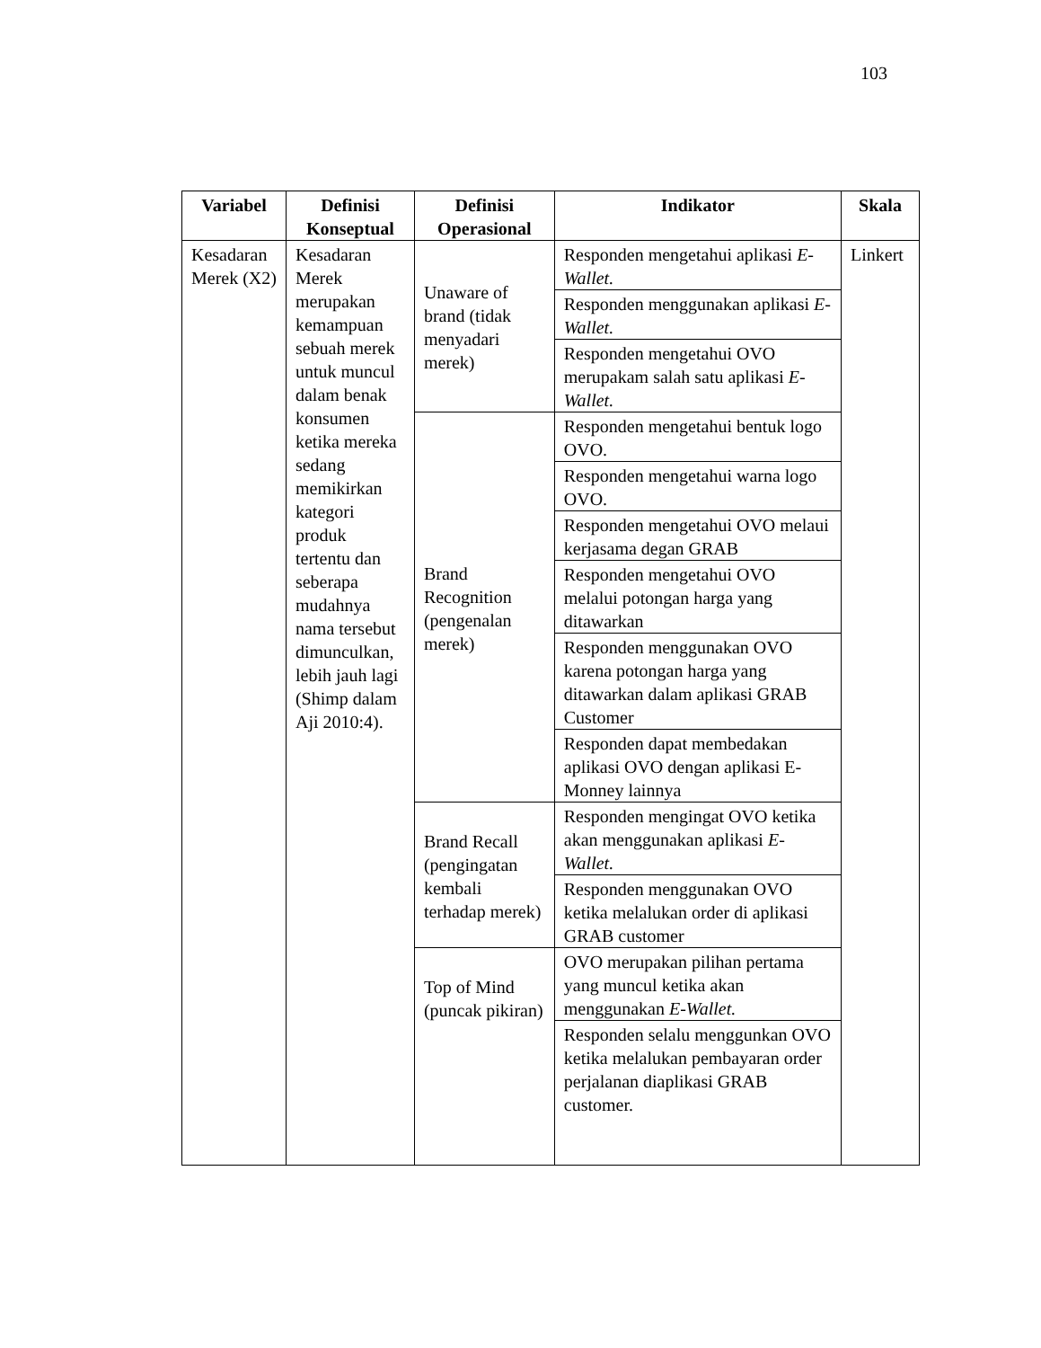103
| Variabel | Definisi Konseptual | Definisi Operasional | Indikator | Skala |
| --- | --- | --- | --- | --- |
| Kesadaran Merek (X2) | Kesadaran Merek merupakan kemampuan sebuah merek untuk muncul dalam benak konsumen ketika mereka sedang memikirkan kategori produk tertentu dan seberapa mudahnya nama tersebut dimunculkan, lebih jauh lagi (Shimp dalam Aji 2010:4). | Unaware of brand (tidak menyadari merek) | Responden mengetahui aplikasi E-Wallet. | Linkert |
| | | | Responden menggunakan aplikasi E-Wallet. | |
| | | | Responden mengetahui OVO merupakam salah satu aplikasi E-Wallet. | |
| | | Brand Recognition (pengenalan merek) | Responden mengetahui bentuk logo OVO. | |
| | | | Responden mengetahui warna logo OVO. | |
| | | | Responden mengetahui OVO melaui kerjasama degan GRAB | |
| | | | Responden mengetahui OVO melalui potongan harga yang ditawarkan | |
| | | | Responden menggunakan OVO karena potongan harga yang ditawarkan dalam aplikasi GRAB Customer | |
| | | | Responden dapat membedakan aplikasi OVO dengan aplikasi E-Monney lainnya | |
| | | Brand Recall (pengingatan kembali terhadap merek) | Responden mengingat OVO ketika akan menggunakan aplikasi E-Wallet. | |
| | | | Responden menggunakan OVO ketika melalukan order di aplikasi GRAB customer | |
| | | Top of Mind (puncak pikiran) | OVO merupakan pilihan pertama yang muncul ketika akan menggunakan E-Wallet. | |
| | | | Responden selalu menggunkan OVO ketika melalukan pembayaran order perjalanan diaplikasi GRAB customer. | |